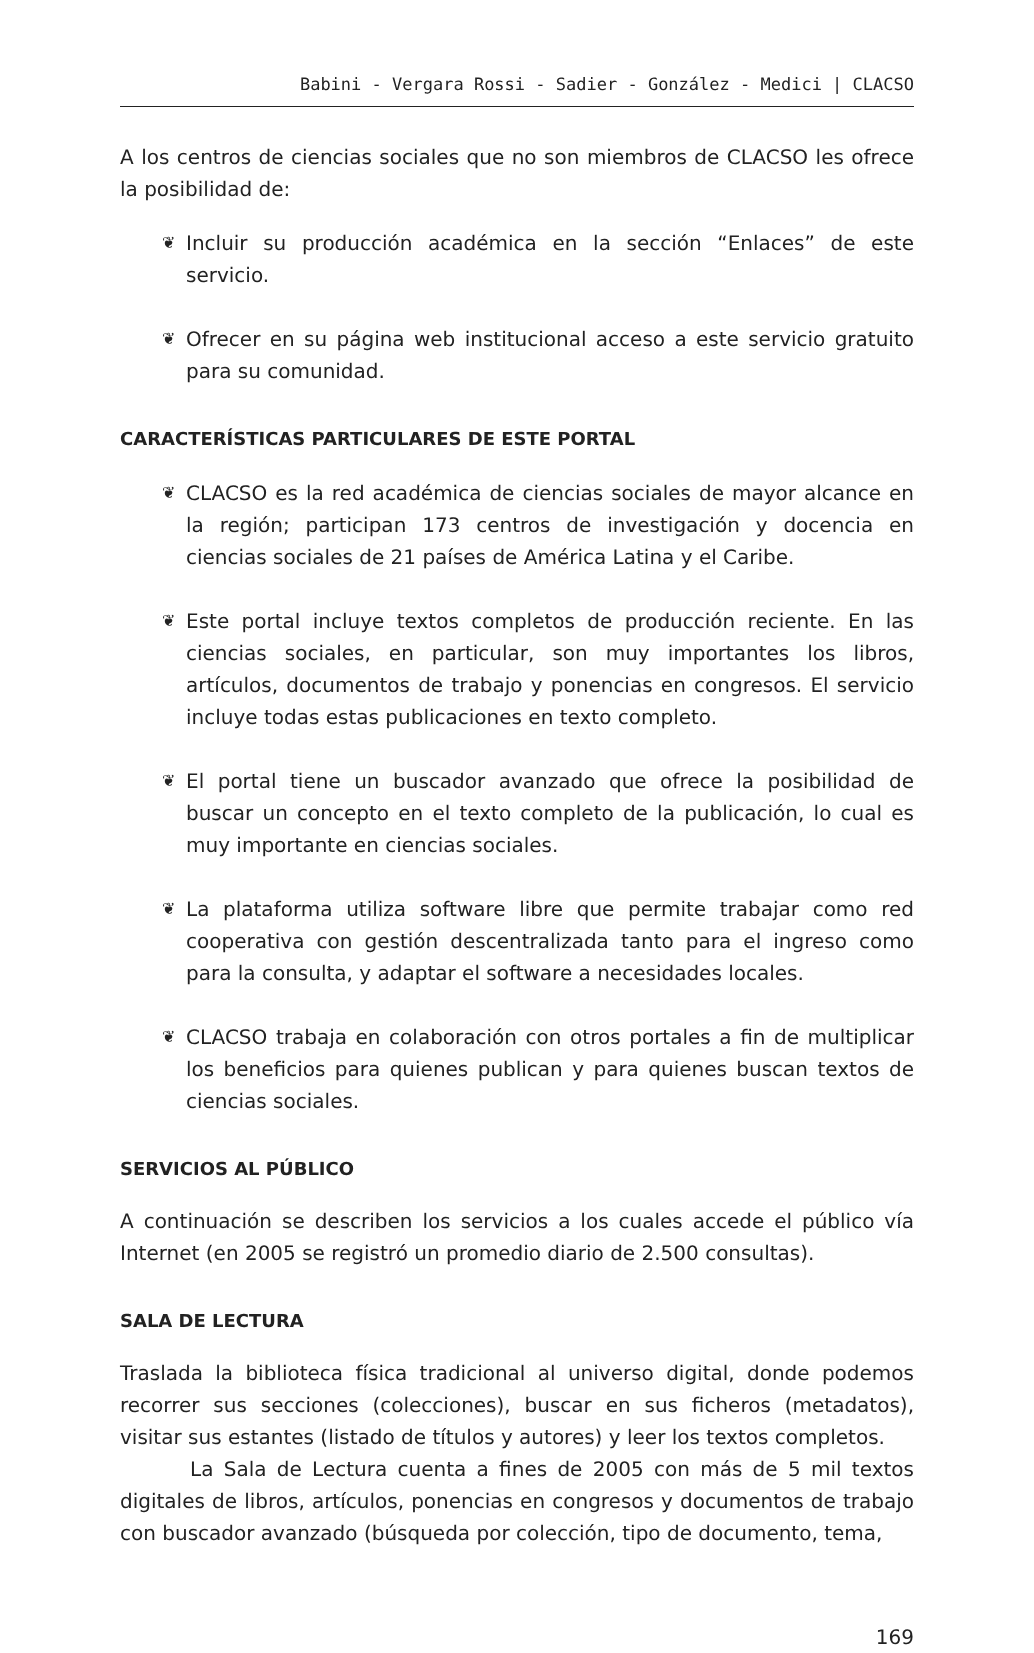Babini - Vergara Rossi - Sadier - González - Medici | CLACSO
A los centros de ciencias sociales que no son miembros de CLACSO les ofrece la posibilidad de:
❦ Incluir su producción académica en la sección “Enlaces” de este servicio.
❦ Ofrecer en su página web institucional acceso a este servicio gratuito para su comunidad.
CARACTERÍSTICAS PARTICULARES DE ESTE PORTAL
❦ CLACSO es la red académica de ciencias sociales de mayor alcance en la región; participan 173 centros de investigación y docencia en ciencias sociales de 21 países de América Latina y el Caribe.
❦ Este portal incluye textos completos de producción reciente. En las ciencias sociales, en particular, son muy importantes los libros, artículos, documentos de trabajo y ponencias en congresos. El servicio incluye todas estas publicaciones en texto completo.
❦ El portal tiene un buscador avanzado que ofrece la posibilidad de buscar un concepto en el texto completo de la publicación, lo cual es muy importante en ciencias sociales.
❦ La plataforma utiliza software libre que permite trabajar como red cooperativa con gestión descentralizada tanto para el ingreso como para la consulta, y adaptar el software a necesidades locales.
❦ CLACSO trabaja en colaboración con otros portales a fin de multiplicar los beneficios para quienes publican y para quienes buscan textos de ciencias sociales.
SERVICIOS AL PÚBLICO
A continuación se describen los servicios a los cuales accede el público vía Internet (en 2005 se registró un promedio diario de 2.500 consultas).
SALA DE LECTURA
Traslada la biblioteca física tradicional al universo digital, donde podemos recorrer sus secciones (colecciones), buscar en sus ficheros (metadatos), visitar sus estantes (listado de títulos y autores) y leer los textos completos.
La Sala de Lectura cuenta a fines de 2005 con más de 5 mil textos digitales de libros, artículos, ponencias en congresos y documentos de trabajo con buscador avanzado (búsqueda por colección, tipo de documento, tema,
169